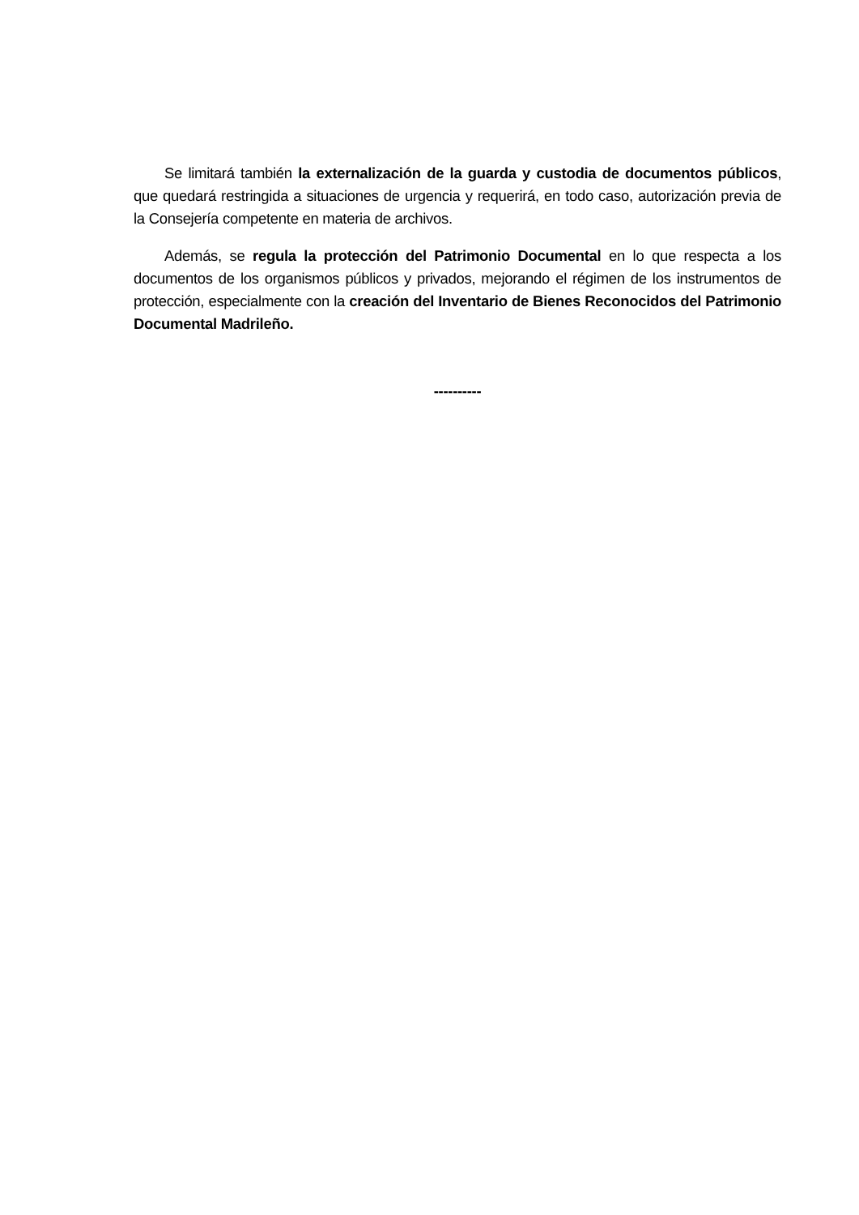Se limitará también la externalización de la guarda y custodia de documentos públicos, que quedará restringida a situaciones de urgencia y requerirá, en todo caso, autorización previa de la Consejería competente en materia de archivos.
Además, se regula la protección del Patrimonio Documental en lo que respecta a los documentos de los organismos públicos y privados, mejorando el régimen de los instrumentos de protección, especialmente con la creación del Inventario de Bienes Reconocidos del Patrimonio Documental Madrileño.
----------